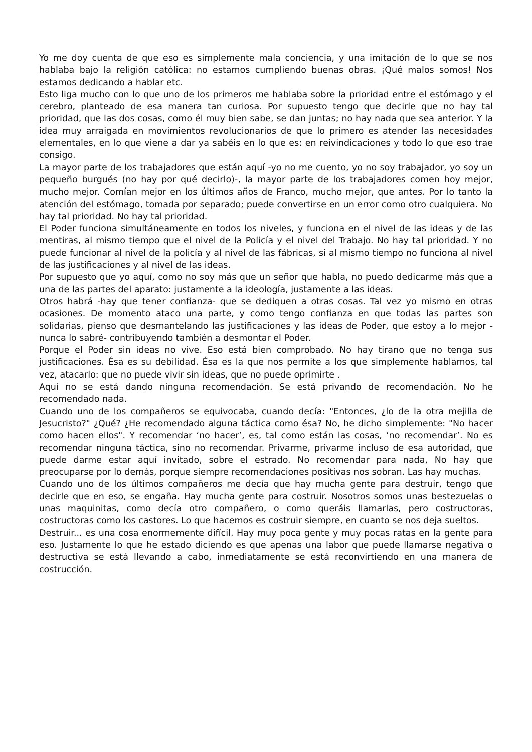Yo me doy cuenta de que eso es simplemente mala conciencia, y una imitación de lo que se nos hablaba bajo la religión católica: no estamos cumpliendo buenas obras. ¡Qué malos somos! Nos estamos dedicando a hablar etc.
Esto liga mucho con lo que uno de los primeros me hablaba sobre la prioridad entre el estómago y el cerebro, planteado de esa manera tan curiosa. Por supuesto tengo que decirle que no hay tal prioridad, que las dos cosas, como él muy bien sabe, se dan juntas; no hay nada que sea anterior. Y la idea muy arraigada en movimientos revolucionarios de que lo primero es atender las necesidades elementales, en lo que viene a dar ya sabéis en lo que es: en reivindicaciones y todo lo que eso trae consigo.
La mayor parte de los trabajadores que están aquí -yo no me cuento, yo no soy trabajador, yo soy un pequeño burgués (no hay por qué decirlo)-, la mayor parte de los trabajadores comen hoy mejor, mucho mejor. Comían mejor en los últimos años de Franco, mucho mejor, que antes. Por lo tanto la atención del estómago, tomada por separado; puede convertirse en un error como otro cualquiera. No hay tal prioridad. No hay tal prioridad.
El Poder funciona simultáneamente en todos los niveles, y funciona en el nivel de las ideas y de las mentiras, al mismo tiempo que el nivel de la Policía y el nivel del Trabajo. No hay tal prioridad. Y no puede funcionar al nivel de la policía y al nivel de las fábricas, si al mismo tiempo no funciona al nivel de las justificaciones y al nivel de las ideas.
Por supuesto que yo aquí, como no soy más que un señor que habla, no puedo dedicarme más que a una de las partes del aparato: justamente a la ideología, justamente a las ideas.
Otros habrá -hay que tener confianza- que se dediquen a otras cosas. Tal vez yo mismo en otras ocasiones. De momento ataco una parte, y como tengo confianza en que todas las partes son solidarias, pienso que desmantelando las justificaciones y las ideas de Poder, que estoy a lo mejor -nunca lo sabré- contribuyendo también a desmontar el Poder.
Porque el Poder sin ideas no vive. Eso está bien comprobado. No hay tirano que no tenga sus justificaciones. Ésa es su debilidad. Ésa es la que nos permite a los que simplemente hablamos, tal vez, atacarlo: que no puede vivir sin ideas, que no puede oprimirte .
Aquí no se está dando ninguna recomendación. Se está privando de recomendación. No he recomendado nada.
Cuando uno de los compañeros se equivocaba, cuando decía: "Entonces, ¿lo de la otra mejilla de Jesucristo?" ¿Qué? ¿He recomendado alguna táctica como ésa? No, he dicho simplemente: "No hacer como hacen ellos". Y recomendar ‘no hacer’, es, tal como están las cosas, ‘no recomendar’. No es recomendar ninguna táctica, sino no recomendar. Privarme, privarme incluso de esa autoridad, que puede darme estar aquí invitado, sobre el estrado. No recomendar para nada, No hay que preocuparse por lo demás, porque siempre recomendaciones positivas nos sobran. Las hay muchas.
Cuando uno de los últimos compañeros me decía que hay mucha gente para destruir, tengo que decirle que en eso, se engaña. Hay mucha gente para costruir. Nosotros somos unas bestezuelas o unas maquinitas, como decía otro compañero, o como queráis llamarlas, pero costructoras, costructoras como los castores. Lo que hacemos es costruir siempre, en cuanto se nos deja sueltos.
Destruir... es una cosa enormemente difícil. Hay muy poca gente y muy pocas ratas en la gente para eso. Justamente lo que he estado diciendo es que apenas una labor que puede llamarse negativa o destructiva se está llevando a cabo, inmediatamente se está reconvirtiendo en una manera de costrucción.